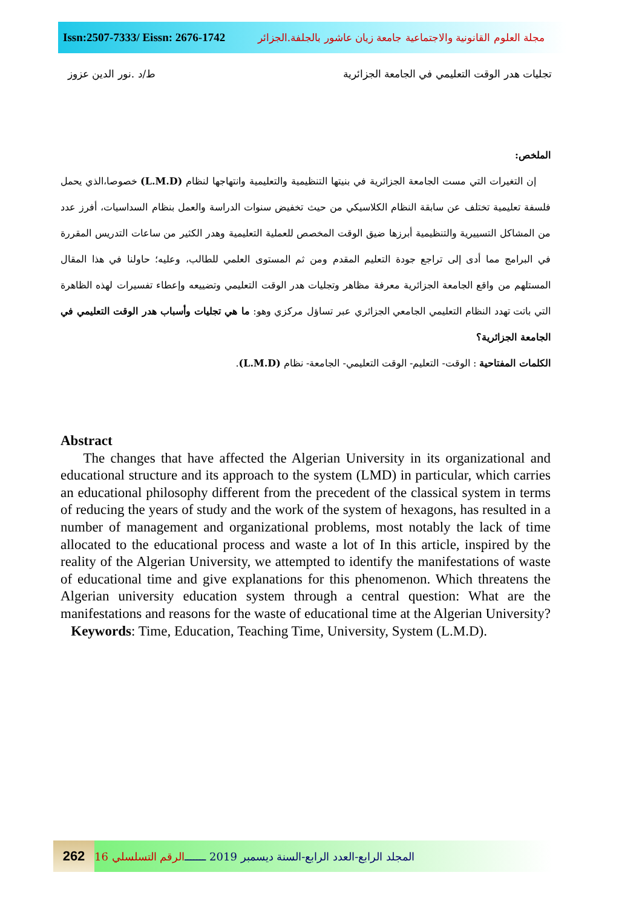Issn:2507-7333/ Eissn: 2676-1742
مجلة العلوم القانونية والاجتماعية جامعة زيان عاشور بالجلفة.الجزائر
ط/د .نور الدين عزوز تجليات هدر الوقت التعليمي في الجامعة الجزائرية
الملخص:
إن التغيرات التي مست الجامعة الجزائرية في بنيتها التنظيمية والتعليمية وانتهاجها لنظام (L.M.D) خصوصا،الذي يحمل فلسفة تعليمية تختلف عن سابقة النظام الكلاسيكي من حيث تخفيض سنوات الدراسة والعمل بنظام السداسيات، أفرز عدد من المشاكل التسييرية والتنظيمية أبرزها ضيق الوقت المخصص للعملية التعليمية وهدر الكثير من ساعات التدريس المقررة في البرامج مما أدى إلى تراجع جودة التعليم المقدم ومن ثم المستوى العلمي للطالب، وعليه؛ حاولنا في هذا المقال المستلهم من واقع الجامعة الجزائرية معرفة مظاهر وتجليات هدر الوقت التعليمي وتضييعه وإعطاء تفسيرات لهذه الظاهرة التي باتت تهدد النظام التعليمي الجامعي الجزائري عبر تساؤل مركزي وهو: ما هي تجليات وأسباب هدر الوقت التعليمي في الجامعة الجزائرية؟
الكلمات المفتاحية : الوقت- التعليم- الوقت التعليمي- الجامعة- نظام (L.M.D).
Abstract
The changes that have affected the Algerian University in its organizational and educational structure and its approach to the system (LMD) in particular, which carries an educational philosophy different from the precedent of the classical system in terms of reducing the years of study and the work of the system of hexagons, has resulted in a number of management and organizational problems, most notably the lack of time allocated to the educational process and waste a lot of In this article, inspired by the reality of the Algerian University, we attempted to identify the manifestations of waste of educational time and give explanations for this phenomenon. Which threatens the Algerian university education system through a central question: What are the manifestations and reasons for the waste of educational time at the Algerian University?
Keywords: Time, Education, Teaching Time, University, System (L.M.D).
262
المجلد الرابع-العدد الرابع-السنة ديسمبر 2019 ـــــــ الرقم التسلسلي 16